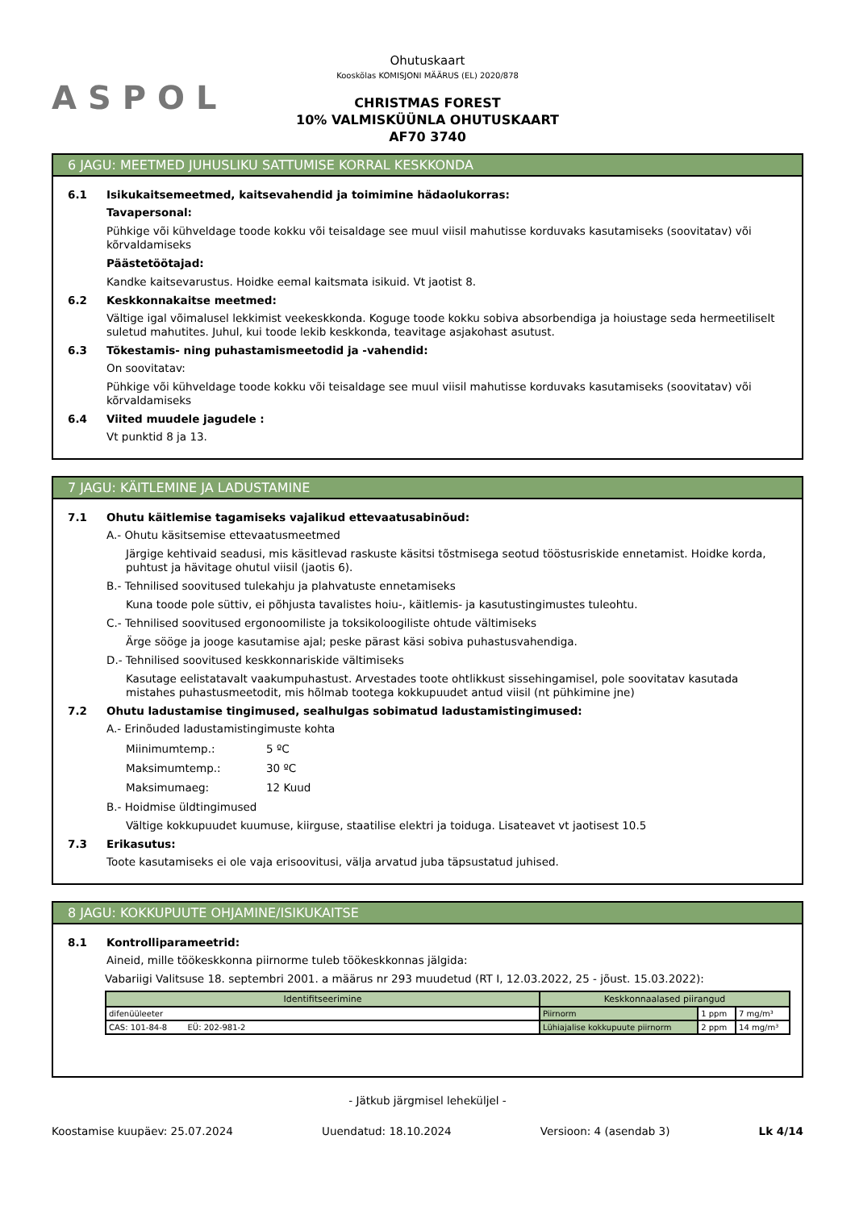ASPOL
Ohutuskaart
Kooskõlas KOMISJONI MÄÄRUS (EL) 2020/878
CHRISTMAS FOREST
10% VALMISKÜÜNLA OHUTUSKAART
AF70 3740
6 JAGU: MEETMED JUHUSLIKU SATTUMISE KORRAL KESKKONDA
6.1 Isikukaitsemeetmed, kaitsevahendid ja toimimine hädaolukorras:
Tavapersonal:
Pühkige või kühveldage toode kokku või teisaldage see muul viisil mahutisse korduvaks kasutamiseks (soovitatav) või kõrvaldamiseks
Päästetöötajad:
Kandke kaitsevarustus. Hoidke eemal kaitsmata isikuid. Vt jaotist 8.
6.2 Keskkonnakaitse meetmed:
Vältige igal võimalusel lekkimist veekeskkonda. Koguge toode kokku sobiva absorbendiga ja hoiustage seda hermeetiliselt suletud mahutites. Juhul, kui toode lekib keskkonda, teavitage asjakohast asutust.
6.3 Tõkestamis- ning puhastamismeetodid ja -vahendid:
On soovitatav:
Pühkige või kühveldage toode kokku või teisaldage see muul viisil mahutisse korduvaks kasutamiseks (soovitatav) või kõrvaldamiseks
6.4 Viited muudele jagudele :
Vt punktid 8 ja 13.
7 JAGU: KÄITLEMINE JA LADUSTAMINE
7.1 Ohutu käitlemise tagamiseks vajalikud ettevaatusabinõud:
A.- Ohutu käsitsemise ettevaatusmeetmed
Järgige kehtivaid seadusi, mis käsitlevad raskuste käsitsi tõstmisega seotud tööstusriskide ennetamist. Hoidke korda, puhtust ja hävitage ohutul viisil (jaotis 6).
B.- Tehnilised soovitused tulekahju ja plahvatuste ennetamiseks
Kuna toode pole süttiv, ei põhjusta tavalistes hoiu-, käitlemis- ja kasutustingimustes tuleohtu.
C.- Tehnilised soovitused ergonoomiliste ja toksikoloogiliste ohtude vältimiseks
Ärge sööge ja jooge kasutamise ajal; peske pärast käsi sobiva puhastusvahendiga.
D.- Tehnilised soovitused keskkonnariskide vältimiseks
Kasutage eelistatavalt vaakumpuhastust. Arvestades toote ohtlikkust sissehingamisel, pole soovitatav kasutada mistahes puhastusmeetodit, mis hõlmab tootega kokkupuudet antud viisil (nt pühkimine jne)
7.2 Ohutu ladustamise tingimused, sealhulgas sobimatud ladustamistingimused:
A.- Erinõuded ladustamistingimuste kohta
Miinimumtemp.: 5 ºC
Maksimumtemp.: 30 ºC
Maksimumaeg: 12 Kuud
B.- Hoidmise üldtingimused
Vältige kokkupuudet kuumuse, kiirguse, staatilise elektri ja toiduga. Lisateavet vt jaotisest 10.5
7.3 Erikasutus:
Toote kasutamiseks ei ole vaja erisoovitusi, välja arvatud juba täpsustatud juhised.
8 JAGU: KOKKUPUUTE OHJAMINE/ISIKUKAITSE
8.1 Kontrolliparameetrid:
Aineid, mille töökeskkonna piirnorme tuleb töökeskkonnas jälgida:
Vabariigi Valitsuse 18. septembri 2001. a määrus nr 293 muudetud (RT I, 12.03.2022, 25 - jõust. 15.03.2022):
| Identifitseerimine | Keskkonnaalased piirangud | | |
| --- | --- | --- | --- |
| difenüüleeter | Piirnorm | 1 ppm | 7 mg/m³ |
| CAS: 101-84-8 EÜ: 202-981-2 | Lühiajalise kokkupuute piirnorm | 2 ppm | 14 mg/m³ |
- Jätkub järgmisel leheküljel -
Koostamise kuupäev: 25.07.2024 Uuendatud: 18.10.2024 Versioon: 4 (asendab 3) Lk 4/14